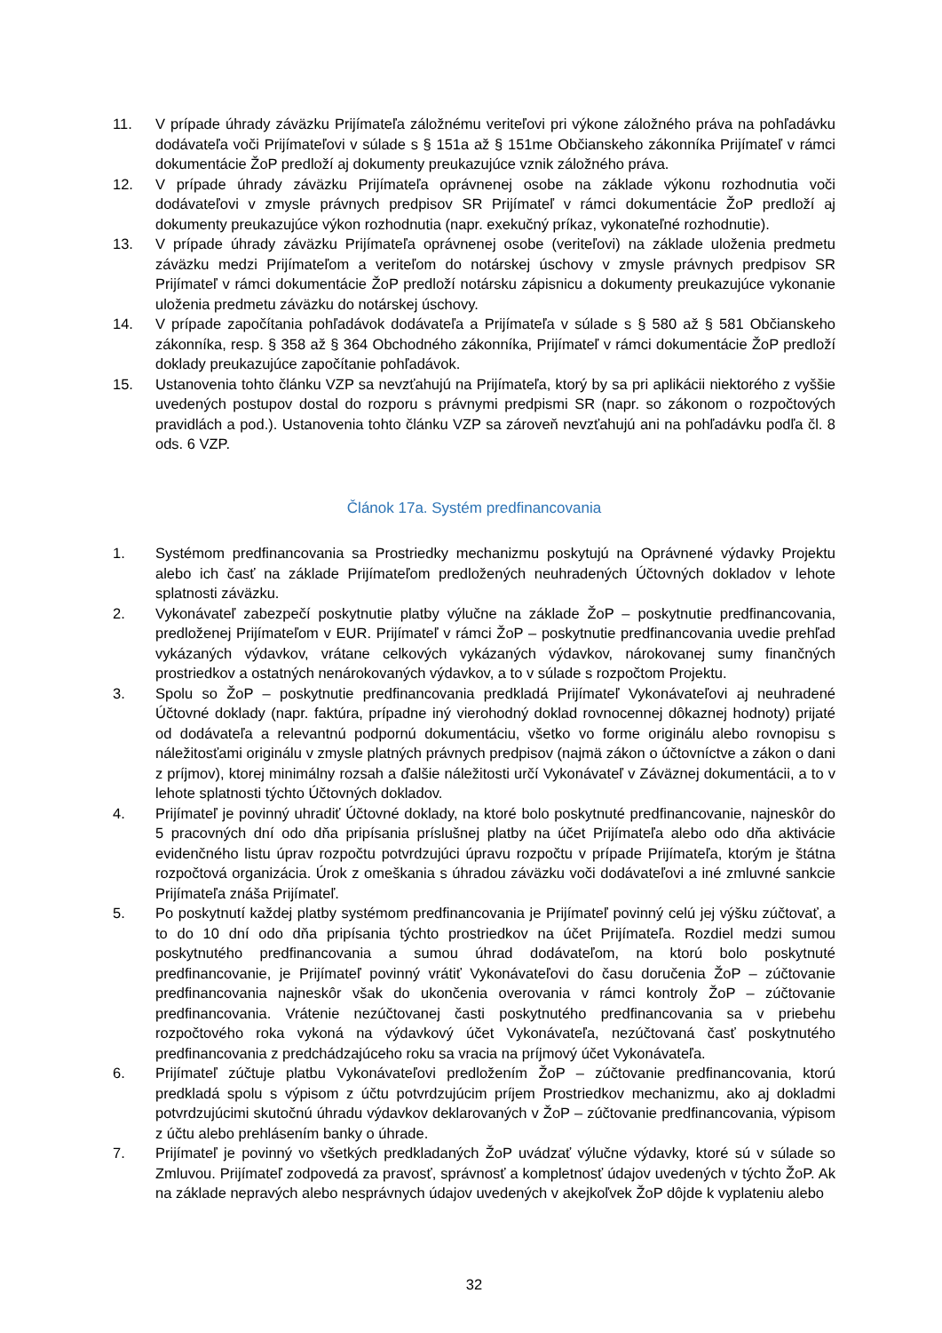11. V prípade úhrady záväzku Prijímateľa záložnému veriteľovi pri výkone záložného práva na pohľadávku dodávateľa voči Prijímateľovi v súlade s § 151a až § 151me Občianskeho zákonníka Prijímateľ v rámci dokumentácie ŽoP predloží aj dokumenty preukazujúce vznik záložného práva.
12. V prípade úhrady záväzku Prijímateľa oprávnenej osobe na základe výkonu rozhodnutia voči dodávateľovi v zmysle právnych predpisov SR Prijímateľ v rámci dokumentácie ŽoP predloží aj dokumenty preukazujúce výkon rozhodnutia (napr. exekučný príkaz, vykonateľné rozhodnutie).
13. V prípade úhrady záväzku Prijímateľa oprávnenej osobe (veriteľovi) na základe uloženia predmetu záväzku medzi Prijímateľom a veriteľom do notárskej úschovy v zmysle právnych predpisov SR Prijímateľ v rámci dokumentácie ŽoP predloží notársku zápisnicu a dokumenty preukazujúce vykonanie uloženia predmetu záväzku do notárskej úschovy.
14. V prípade započítania pohľadávok dodávateľa a Prijímateľa v súlade s § 580 až § 581 Občianskeho zákonníka, resp. § 358 až § 364 Obchodného zákonníka, Prijímateľ v rámci dokumentácie ŽoP predloží doklady preukazujúce započítanie pohľadávok.
15. Ustanovenia tohto článku VZP sa nevzťahujú na Prijímateľa, ktorý by sa pri aplikácii niektorého z vyššie uvedených postupov dostal do rozporu s právnymi predpismi SR (napr. so zákonom o rozpočtových pravidlách a pod.). Ustanovenia tohto článku VZP sa zároveň nevzťahujú ani na pohľadávku podľa čl. 8 ods. 6 VZP.
Článok 17a. Systém predfinancovania
1. Systémom predfinancovania sa Prostriedky mechanizmu poskytujú na Oprávnené výdavky Projektu alebo ich časť na základe Prijímateľom predložených neuhradených Účtovných dokladov v lehote splatnosti záväzku.
2. Vykonávateľ zabezpečí poskytnutie platby výlučne na základe ŽoP – poskytnutie predfinancovania, predloženej Prijímateľom v EUR. Prijímateľ v rámci ŽoP – poskytnutie predfinancovania uvedie prehľad vykázaných výdavkov, vrátane celkových vykázaných výdavkov, nárokovanej sumy finančných prostriedkov a ostatných nenárokovaných výdavkov, a to v súlade s rozpočtom Projektu.
3. Spolu so ŽoP – poskytnutie predfinancovania predkladá Prijímateľ Vykonávateľovi aj neuhradené Účtovné doklady (napr. faktúra, prípadne iný vierohodný doklad rovnocennej dôkaznej hodnoty) prijaté od dodávateľa a relevantnú podpornú dokumentáciu, všetko vo forme originálu alebo rovnopisu s náležitosťami originálu v zmysle platných právnych predpisov (najmä zákon o účtovníctve a zákon o dani z príjmov), ktorej minimálny rozsah a ďalšie náležitosti určí Vykonávateľ v Záväznej dokumentácii, a to v lehote splatnosti týchto Účtovných dokladov.
4. Prijímateľ je povinný uhradiť Účtovné doklady, na ktoré bolo poskytnuté predfinancovanie, najneskôr do 5 pracovných dní odo dňa pripísania príslušnej platby na účet Prijímateľa alebo odo dňa aktivácie evidenčného listu úprav rozpočtu potvrdzujúci úpravu rozpočtu v prípade Prijímateľa, ktorým je štátna rozpočtová organizácia. Úrok z omeškania s úhradou záväzku voči dodávateľovi a iné zmluvné sankcie Prijímateľa znáša Prijímateľ.
5. Po poskytnutí každej platby systémom predfinancovania je Prijímateľ povinný celú jej výšku zúčtovať, a to do 10 dní odo dňa pripísania týchto prostriedkov na účet Prijímateľa. Rozdiel medzi sumou poskytnutého predfinancovania a sumou úhrad dodávateľom, na ktorú bolo poskytnuté predfinancovanie, je Prijímateľ povinný vrátiť Vykonávateľovi do času doručenia ŽoP – zúčtovanie predfinancovania najneskôr však do ukončenia overovania v rámci kontroly ŽoP – zúčtovanie predfinancovania. Vrátenie nezúčtovanej časti poskytnutého predfinancovania sa v priebehu rozpočtového roka vykoná na výdavkový účet Vykonávateľa, nezúčtovaná časť poskytnutého predfinancovania z predchádzajúceho roku sa vracia na príjmový účet Vykonávateľa.
6. Prijímateľ zúčtuje platbu Vykonávateľovi predložením ŽoP – zúčtovanie predfinancovania, ktorú predkladá spolu s výpisom z účtu potvrdzujúcim príjem Prostriedkov mechanizmu, ako aj dokladmi potvrdzujúcimi skutočnú úhradu výdavkov deklarovaných v ŽoP – zúčtovanie predfinancovania, výpisom z účtu alebo prehlásením banky o úhrade.
7. Prijímateľ je povinný vo všetkých predkladaných ŽoP uvádzať výlučne výdavky, ktoré sú v súlade so Zmluvou. Prijímateľ zodpovedá za pravosť, správnosť a kompletnosť údajov uvedených v týchto ŽoP. Ak na základe nepravých alebo nesprávnych údajov uvedených v akejkoľvek ŽoP dôjde k vyplateniu alebo
32